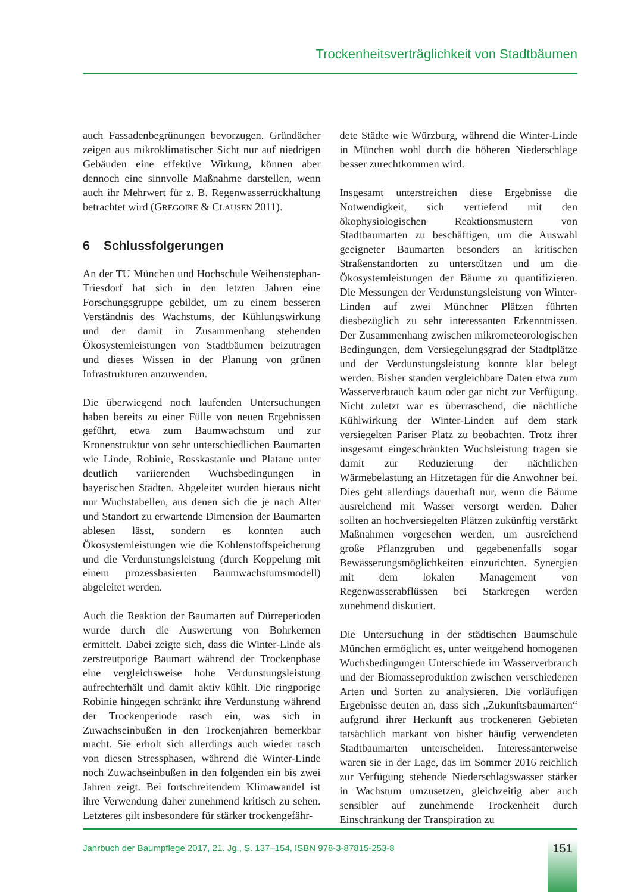Trockenheitsverträglichkeit von Stadtbäumen
auch Fassadenbegrünungen bevorzugen. Gründächer zeigen aus mikroklimatischer Sicht nur auf niedrigen Gebäuden eine effektive Wirkung, können aber dennoch eine sinnvolle Maßnahme darstellen, wenn auch ihr Mehrwert für z. B. Regenwasserrückhaltung betrachtet wird (GREGOIRE & CLAUSEN 2011).
6 Schlussfolgerungen
An der TU München und Hochschule Weihenstephan-Triesdorf hat sich in den letzten Jahren eine Forschungsgruppe gebildet, um zu einem besseren Verständnis des Wachstums, der Kühlungswirkung und der damit in Zusammenhang stehenden Ökosystemleistungen von Stadtbäumen beizutragen und dieses Wissen in der Planung von grünen Infrastrukturen anzuwenden.
Die überwiegend noch laufenden Untersuchungen haben bereits zu einer Fülle von neuen Ergebnissen geführt, etwa zum Baumwachstum und zur Kronenstruktur von sehr unterschiedlichen Baumarten wie Linde, Robinie, Rosskastanie und Platane unter deutlich variierenden Wuchsbedingungen in bayerischen Städten. Abgeleitet wurden hieraus nicht nur Wuchstabellen, aus denen sich die je nach Alter und Standort zu erwartende Dimension der Baumarten ablesen lässt, sondern es konnten auch Ökosystemleistungen wie die Kohlenstoffspeicherung und die Verdunstungsleistung (durch Koppelung mit einem prozessbasierten Baumwachstumsmodell) abgeleitet werden.
Auch die Reaktion der Baumarten auf Dürreperioden wurde durch die Auswertung von Bohrkernen ermittelt. Dabei zeigte sich, dass die Winter-Linde als zerstreutporige Baumart während der Trockenphase eine vergleichsweise hohe Verdunstungsleistung aufrechterhält und damit aktiv kühlt. Die ringporige Robinie hingegen schränkt ihre Verdunstung während der Trockenperiode rasch ein, was sich in Zuwachseinbußen in den Trockenjahren bemerkbar macht. Sie erholt sich allerdings auch wieder rasch von diesen Stressphasen, während die Winter-Linde noch Zuwachseinbußen in den folgenden ein bis zwei Jahren zeigt. Bei fortschreitendem Klimawandel ist ihre Verwendung daher zunehmend kritisch zu sehen. Letzteres gilt insbesondere für stärker trockengefähr-
dete Städte wie Würzburg, während die Winter-Linde in München wohl durch die höheren Niederschläge besser zurechtkommen wird.
Insgesamt unterstreichen diese Ergebnisse die Notwendigkeit, sich vertiefend mit den ökophysiologischen Reaktionsmustern von Stadtbaumarten zu beschäftigen, um die Auswahl geeigneter Baumarten besonders an kritischen Straßenstandorten zu unterstützen und um die Ökosystemleistungen der Bäume zu quantifizieren. Die Messungen der Verdunstungsleistung von Winter-Linden auf zwei Münchner Plätzen führten diesbezüglich zu sehr interessanten Erkenntnissen. Der Zusammenhang zwischen mikrometeorologischen Bedingungen, dem Versiegelungsgrad der Stadtplätze und der Verdunstungsleistung konnte klar belegt werden. Bisher standen vergleichbare Daten etwa zum Wasserverbrauch kaum oder gar nicht zur Verfügung. Nicht zuletzt war es überraschend, die nächtliche Kühlwirkung der Winter-Linden auf dem stark versiegelten Pariser Platz zu beobachten. Trotz ihrer insgesamt eingeschränkten Wuchsleistung tragen sie damit zur Reduzierung der nächtlichen Wärmebelastung an Hitzetagen für die Anwohner bei. Dies geht allerdings dauerhaft nur, wenn die Bäume ausreichend mit Wasser versorgt werden. Daher sollten an hochversiegelten Plätzen zukünftig verstärkt Maßnahmen vorgesehen werden, um ausreichend große Pflanzgruben und gegebenenfalls sogar Bewässerungsmöglichkeiten einzurichten. Synergien mit dem lokalen Management von Regenwasserabflüssen bei Starkregen werden zunehmend diskutiert.
Die Untersuchung in der städtischen Baumschule München ermöglicht es, unter weitgehend homogenen Wuchsbedingungen Unterschiede im Wasserverbrauch und der Biomasseproduktion zwischen verschiedenen Arten und Sorten zu analysieren. Die vorläufigen Ergebnisse deuten an, dass sich „Zukunftsbaumarten“ aufgrund ihrer Herkunft aus trockeneren Gebieten tatsächlich markant von bisher häufig verwendeten Stadtbaumarten unterscheiden. Interessanterweise waren sie in der Lage, das im Sommer 2016 reichlich zur Verfügung stehende Niederschlagswasser stärker in Wachstum umzusetzen, gleichzeitig aber auch sensibler auf zunehmende Trockenheit durch Einschränkung der Transpiration zu
Jahrbuch der Baumpflege 2017, 21. Jg., S. 137–154, ISBN 978-3-87815-253-8
151